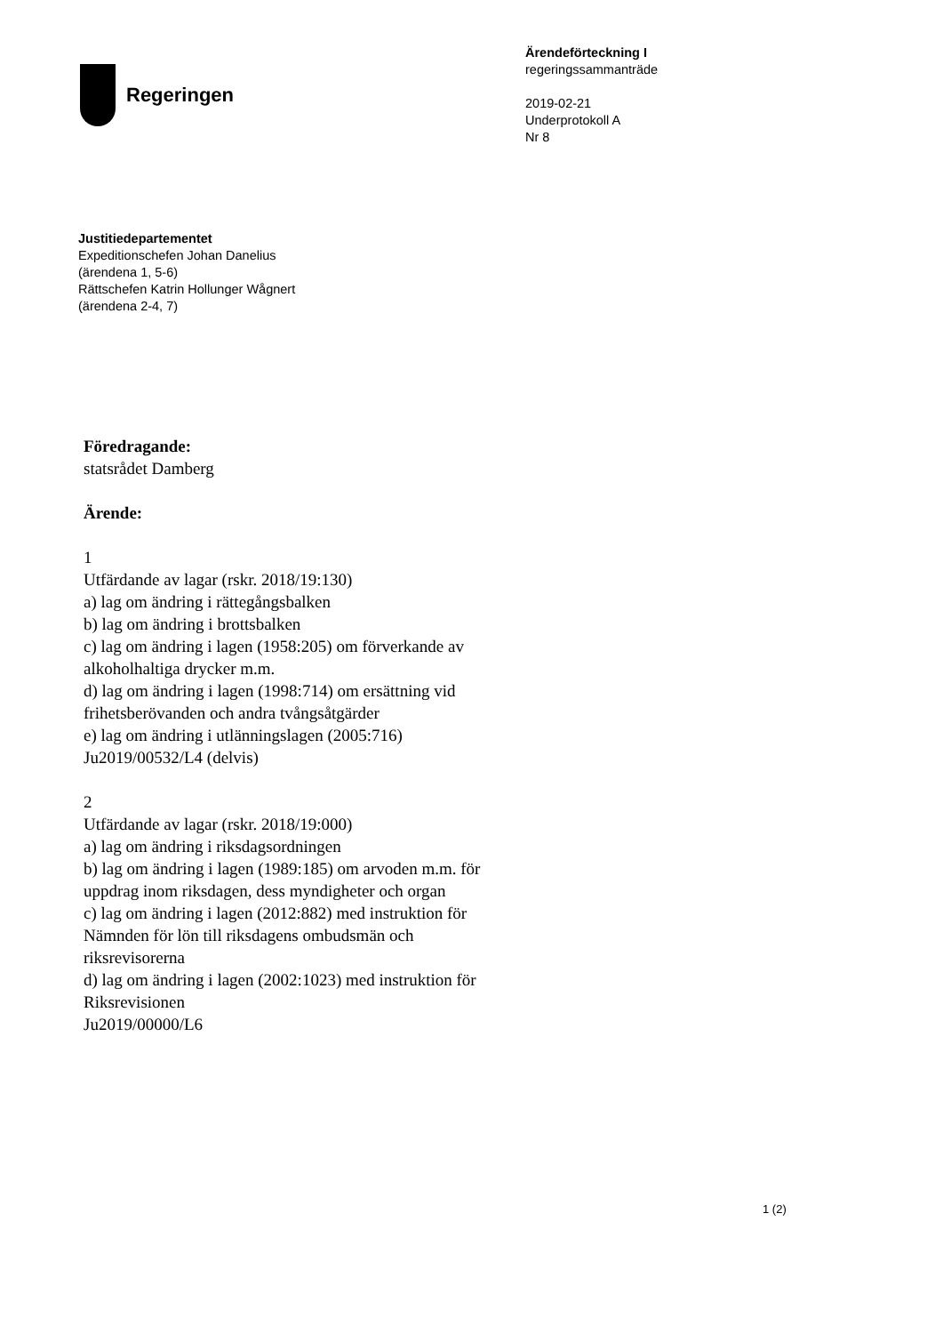Regeringen
Ärendeförteckning I
regeringssammanträde
2019-02-21
Underprotokoll A
Nr 8
Justitiedepartementet
Expeditionschefen Johan Danelius
(ärendena 1, 5-6)
Rättschefen Katrin Hollunger Wågnert
(ärendena 2-4, 7)
Föredragande:
statsrådet Damberg
Ärende:
1
Utfärdande av lagar (rskr. 2018/19:130)
a) lag om ändring i rättegångsbalken
b) lag om ändring i brottsbalken
c) lag om ändring i lagen (1958:205) om förverkande av alkoholhaltiga drycker m.m.
d) lag om ändring i lagen (1998:714) om ersättning vid frihetsberövanden och andra tvångsåtgärder
e) lag om ändring i utlänningslagen (2005:716)
Ju2019/00532/L4 (delvis)
2
Utfärdande av lagar (rskr. 2018/19:000)
a) lag om ändring i riksdagsordningen
b) lag om ändring i lagen (1989:185) om arvoden m.m. för uppdrag inom riksdagen, dess myndigheter och organ
c) lag om ändring i lagen (2012:882) med instruktion för Nämnden för lön till riksdagens ombudsmän och riksrevisorerna
d) lag om ändring i lagen (2002:1023) med instruktion för Riksrevisionen
Ju2019/00000/L6
1 (2)